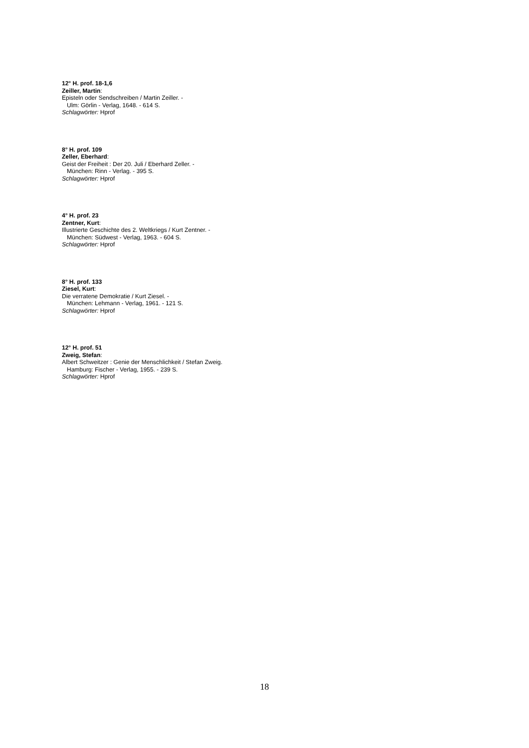12° H. prof. 18-1,6
Zeiller, Martin:
Episteln oder Sendschreiben / Martin Zeiller. -
Ulm: Görlin - Verlag, 1648. - 614 S.
Schlagwörter: Hprof
8° H. prof. 109
Zeller, Eberhard:
Geist der Freiheit : Der 20. Juli / Eberhard Zeller. -
München: Rinn - Verlag. - 395 S.
Schlagwörter: Hprof
4° H. prof. 23
Zentner, Kurt:
Illustrierte Geschichte des 2. Weltkriegs / Kurt Zentner. -
München: Südwest - Verlag, 1963. - 604 S.
Schlagwörter: Hprof
8° H. prof. 133
Ziesel, Kurt:
Die verratene Demokratie / Kurt Ziesel. -
München: Lehmann - Verlag, 1961. - 121 S.
Schlagwörter: Hprof
12° H. prof. 51
Zweig, Stefan:
Albert Schweitzer : Genie der Menschlichkeit / Stefan Zweig.
Hamburg: Fischer - Verlag, 1955. - 239 S.
Schlagwörter: Hprof
18